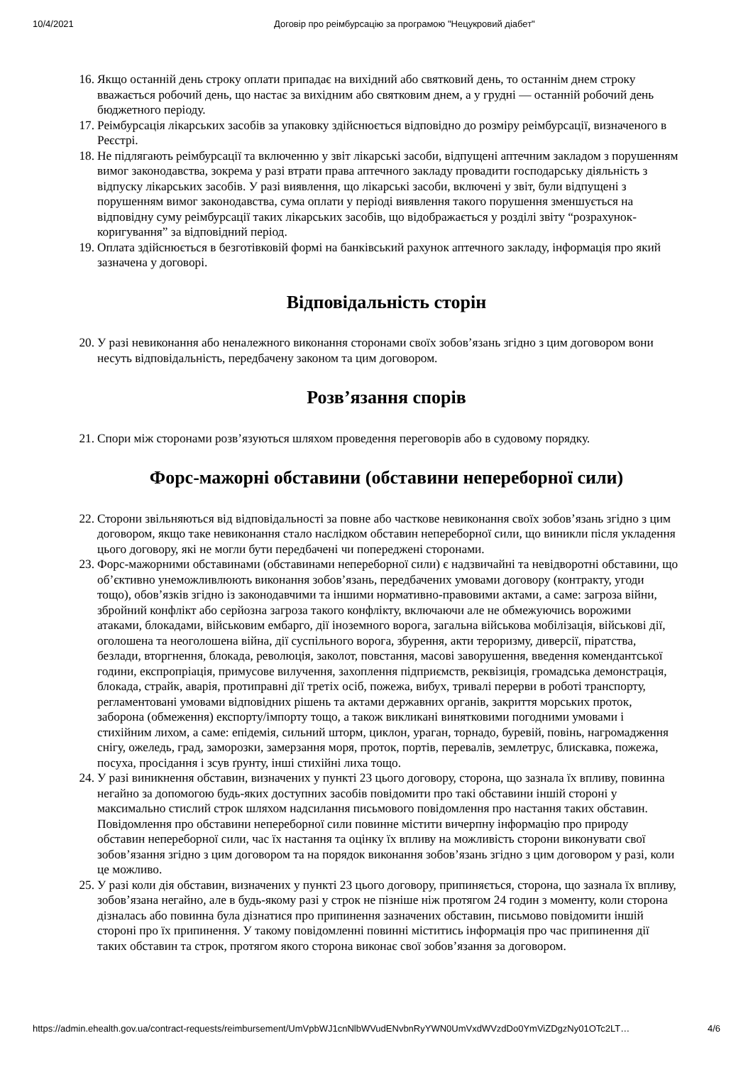10/4/2021 Договір про реімбурсацію за програмою "Нецукровий діабет"
16. Якщо останній день строку оплати припадає на вихідний або святковий день, то останнім днем строку вважається робочий день, що настає за вихідним або святковим днем, а у грудні — останній робочий день бюджетного періоду.
17. Реімбурсація лікарських засобів за упаковку здійснюється відповідно до розміру реімбурсації, визначеного в Реєстрі.
18. Не підлягають реімбурсації та включенню у звіт лікарські засоби, відпущені аптечним закладом з порушенням вимог законодавства, зокрема у разі втрати права аптечного закладу провадити господарську діяльність з відпуску лікарських засобів. У разі виявлення, що лікарські засоби, включені у звіт, були відпущені з порушенням вимог законодавства, сума оплати у періоді виявлення такого порушення зменшується на відповідну суму реімбурсації таких лікарських засобів, що відображається у розділі звіту “розрахунок-коригування” за відповідний період.
19. Оплата здійснюється в безготівковій формі на банківський рахунок аптечного закладу, інформація про який зазначена у договорі.
Відповідальність сторін
20. У разі невиконання або неналежного виконання сторонами своїх зобов’язань згідно з цим договором вони несуть відповідальність, передбачену законом та цим договором.
Розв’язання спорів
21. Спори між сторонами розв’язуються шляхом проведення переговорів або в судовому порядку.
Форс-мажорні обставини (обставини непереборної сили)
22. Сторони звільняються від відповідальності за повне або часткове невиконання своїх зобов’язань згідно з цим договором, якщо таке невиконання стало наслідком обставин непереборної сили, що виникли після укладення цього договору, які не могли бути передбачені чи попереджені сторонами.
23. Форс-мажорними обставинами (обставинами непереборної сили) є надзвичайні та невідворотні обставини, що об’єктивно унеможливлюють виконання зобов’язань, передбачених умовами договору (контракту, угоди тощо), обов’язків згідно із законодавчими та іншими нормативно-правовими актами, а саме: загроза війни, збройний конфлікт або серйозна загроза такого конфлікту, включаючи але не обмежуючись ворожими атаками, блокадами, військовим ембарго, дії іноземного ворога, загальна військова мобілізація, військові дії, оголошена та неоголошена війна, дії суспільного ворога, збурення, акти тероризму, диверсії, піратства, безлади, вторгнення, блокада, революція, заколот, повстання, масові заворушення, введення комендантської години, експропріація, примусове вилучення, захоплення підприємств, реквізиція, громадська демонстрація, блокада, страйк, аварія, протиправні дії третіх осіб, пожежа, вибух, тривалі перерви в роботі транспорту, регламентовані умовами відповідних рішень та актами державних органів, закриття морських проток, заборона (обмеження) експорту/імпорту тощо, а також викликані винятковими погодними умовами і стихійним лихом, а саме: епідемія, сильний шторм, циклон, ураган, торнадо, буревій, повінь, нагромадження снігу, ожеледь, град, заморозки, замерзання моря, проток, портів, перевалів, землетрус, блискавка, пожежа, посуха, просідання і зсув ґрунту, інші стихійні лиха тощо.
24. У разі виникнення обставин, визначених у пункті 23 цього договору, сторона, що зазнала їх впливу, повинна негайно за допомогою будь-яких доступних засобів повідомити про такі обставини іншій стороні у максимально стислий строк шляхом надсилання письмового повідомлення про настання таких обставин. Повідомлення про обставини непереборної сили повинне містити вичерпну інформацію про природу обставин непереборної сили, час їх настання та оцінку їх впливу на можливість сторони виконувати свої зобов’язання згідно з цим договором та на порядок виконання зобов’язань згідно з цим договором у разі, коли це можливо.
25. У разі коли дія обставин, визначених у пункті 23 цього договору, припиняється, сторона, що зазнала їх впливу, зобов’язана негайно, але в будь-якому разі у строк не пізніше ніж протягом 24 годин з моменту, коли сторона дізналась або повинна була дізнатися про припинення зазначених обставин, письмово повідомити іншій стороні про їх припинення. У такому повідомленні повинні міститись інформація про час припинення дії таких обставин та строк, протягом якого сторона виконає свої зобов’язання за договором.
https://admin.ehealth.gov.ua/contract-requests/reimbursement/UmVpbWJ1cnNlbWVudENvbnRyYWN0UmVxdWVzdDo0YmViZDgzNy01OTc2LT… 4/6